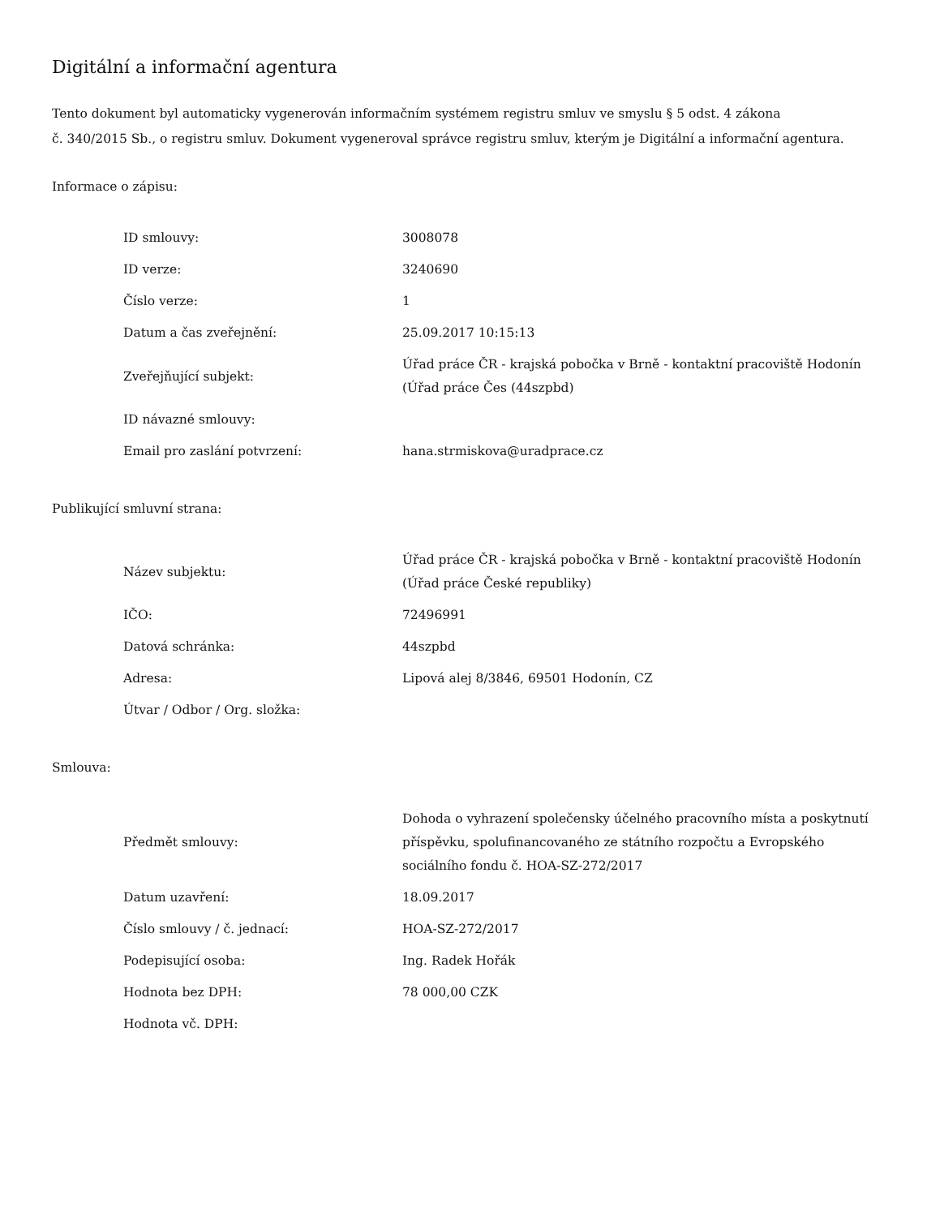Digitální a informační agentura
Tento dokument byl automaticky vygenerován informačním systémem registru smluv ve smyslu § 5 odst. 4 zákona
č. 340/2015 Sb., o registru smluv. Dokument vygeneroval správce registru smluv, kterým je Digitální a informační agentura.
Informace o zápisu:
| ID smlouvy: | 3008078 |
| ID verze: | 3240690 |
| Číslo verze: | 1 |
| Datum a čas zveřejnění: | 25.09.2017 10:15:13 |
| Zveřejňující subjekt: | Úřad práce ČR - krajská pobočka v Brně - kontaktní pracoviště Hodonín (Úřad práce Čes (44szpbd) |
| ID návazné smlouvy: | |
| Email pro zaslání potvrzení: | hana.strmiskova@uradprace.cz |
Publikující smluvní strana:
| Název subjektu: | Úřad práce ČR - krajská pobočka v Brně - kontaktní pracoviště Hodonín (Úřad práce České republiky) |
| IČO: | 72496991 |
| Datová schránka: | 44szpbd |
| Adresa: | Lipová alej 8/3846, 69501 Hodonín, CZ |
| Útvar / Odbor / Org. složka: | |
Smlouva:
| Předmět smlouvy: | Dohoda o vyhrazení společensky účelného pracovního místa a poskytnutí příspěvku, spolufinancovaného ze státního rozpočtu a Evropského sociálního fondu č. HOA-SZ-272/2017 |
| Datum uzavření: | 18.09.2017 |
| Číslo smlouvy / č. jednací: | HOA-SZ-272/2017 |
| Podepisující osoba: | Ing. Radek Hořák |
| Hodnota bez DPH: | 78 000,00 CZK |
| Hodnota vč. DPH: | |